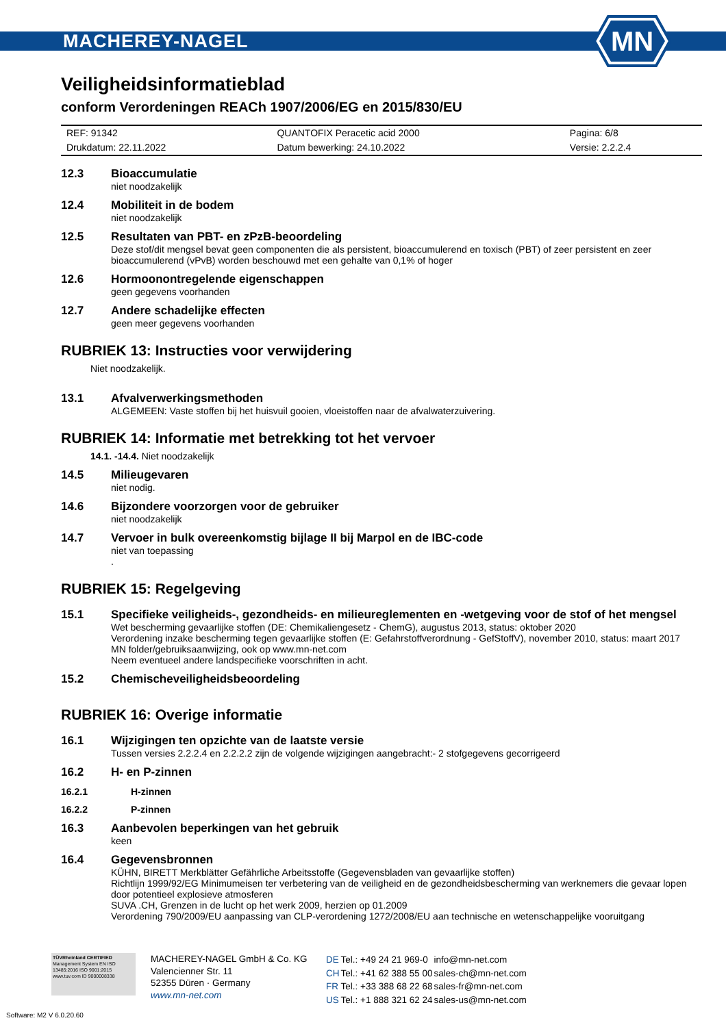MACHEREY-NAGEL
MN
Veiligheidsinformatieblad
conform Verordeningen REACh 1907/2006/EG en 2015/830/EU
| REF: 91342 | QUANTOFIX Peracetic acid 2000 | Pagina: 6/8 |
| Drukdatum: 22.11.2022 | Datum bewerking: 24.10.2022 | Versie: 2.2.2.4 |
12.3 Bioaccumulatie
niet noodzakelijk
12.4 Mobiliteit in de bodem
niet noodzakelijk
12.5 Resultaten van PBT- en zPzB-beoordeling
Deze stof/dit mengsel bevat geen componenten die als persistent, bioaccumulerend en toxisch (PBT) of zeer persistent en zeer bioaccumulerend (vPvB) worden beschouwd met een gehalte van 0,1% of hoger
12.6 Hormoonontregelende eigenschappen
geen gegevens voorhanden
12.7 Andere schadelijke effecten
geen meer gegevens voorhanden
RUBRIEK 13: Instructies voor verwijdering
Niet noodzakelijk.
13.1 Afvalverwerkingsmethoden
ALGEMEEN: Vaste stoffen bij het huisvuil gooien, vloeistoffen naar de afvalwaterzuivering.
RUBRIEK 14: Informatie met betrekking tot het vervoer
14.1. -14.4. Niet noodzakelijk
14.5 Milieugevaren
niet nodig.
14.6 Bijzondere voorzorgen voor de gebruiker
niet noodzakelijk
14.7 Vervoer in bulk overeenkomstig bijlage II bij Marpol en de IBC-code
niet van toepassing
.
RUBRIEK 15: Regelgeving
15.1 Specifieke veiligheids-, gezondheids- en milieureglementen en -wetgeving voor de stof of het mengsel
Wet bescherming gevaarlijke stoffen (DE: Chemikaliengesetz - ChemG), augustus 2013, status: oktober 2020
Verordening inzake bescherming tegen gevaarlijke stoffen (E: Gefahrstoffverordnung - GefStoffV), november 2010, status: maart 2017
MN folder/gebruiksaanwijzing, ook op www.mn-net.com
Neem eventueel andere landspecifieke voorschriften in acht.
15.2 Chemischeveiligheidsbeoordeling
RUBRIEK 16: Overige informatie
16.1 Wijzigingen ten opzichte van de laatste versie
Tussen versies 2.2.2.4 en 2.2.2.2 zijn de volgende wijzigingen aangebracht:- 2 stofgegevens gecorrigeerd
16.2 H- en P-zinnen
16.2.1 H-zinnen
16.2.2 P-zinnen
16.3 Aanbevolen beperkingen van het gebruik
keen
16.4 Gegevensbronnen
KÜHN, BIRETT Merkblätter Gefährliche Arbeitsstoffe (Gegevensbladen van gevaarlijke stoffen)
Richtlijn 1999/92/EG Minimumeisen ter verbetering van de veiligheid en de gezondheidsbescherming van werknemers die gevaar lopen door potentieel explosieve atmosferen
SUVA .CH, Grenzen in de lucht op het werk 2009, herzien op 01.2009
Verordening 790/2009/EU aanpassing van CLP-verordening 1272/2008/EU aan technische en wetenschappelijke vooruitgang
TÜVRheinland CERTIFIED Management System EN ISO 13485:2016 ISO 9001:2015 www.tuv.com ID 9000008338
MACHEREY-NAGEL GmbH & Co. KG
Valencienner Str. 11
52355 Düren · Germany
www.mn-net.com
| DE | Tel.: +49 24 21 969-0 | info@mn-net.com |
| CH | Tel.: +41 62 388 55 00 | sales-ch@mn-net.com |
| FR | Tel.: +33 388 68 22 68 | sales-fr@mn-net.com |
| US | Tel.: +1 888 321 62 24 | sales-us@mn-net.com |
Software: M2 V 6.0.20.60